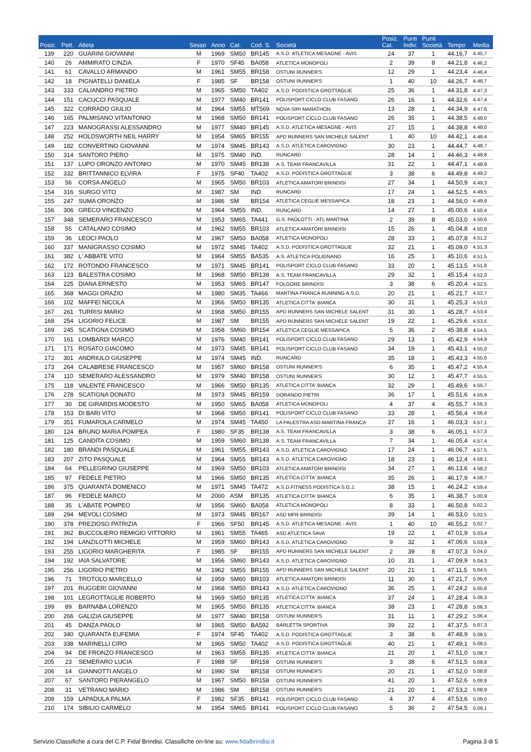| Posiz. | Pett. | Atleta | Sesso | Anno | Cat. | Cod. S. | Società | Posiz. Cat. | Punti Indiv. | Punti Società | Tempo | Media |
| --- | --- | --- | --- | --- | --- | --- | --- | --- | --- | --- | --- | --- |
| 139 | 220 | GUARINI GIOVANNI | M | 1969 | SM50 | BR145 | A.S.D. ATLETICA MESAGNE - AVIS | 24 | 37 | 1 | 44.16,7 | 4.45,7 |
| 140 | 26 | AMMIRATO CINZIA | F | 1970 | SF45 | BA058 | ATLETICA MONOPOLI | 2 | 39 | 8 | 44.21,8 | 4.46,2 |
| 141 | 61 | CAVALLO ARMANDO | M | 1961 | SM55 | BR158 | OSTUNI RUNNER'S | 12 | 29 | 1 | 44.23,4 | 4.46,4 |
| 142 | 18 | PIGNATELLI DANIELA | F | 1985 | SF | BR158 | OSTUNI RUNNER'S | 1 | 40 | 10 | 44.26,7 | 4.46,7 |
| 143 | 333 | CALIANDRO PIETRO | M | 1965 | SM50 | TA402 | A.S.D. PODISTICA GROTTAGLIE | 25 | 36 | 1 | 44.31,8 | 4.47,3 |
| 144 | 151 | CACUCCI PASQUALE | M | 1977 | SM40 | BR141 | POLISPORT CICLO CLUB FASANO | 26 | 16 | 1 | 44.32,6 | 4.47,4 |
| 145 | 322 | CORRADO GIULIO | M | 1964 | SM55 | MT569 | NOVA SIRI MARATHON | 13 | 28 | 1 | 44.34,9 | 4.47,6 |
| 146 | 165 | PALMISANO VITANTONIO | M | 1968 | SM50 | BR141 | POLISPORT CICLO CLUB FASANO | 26 | 35 | 1 | 44.38,5 | 4.48,0 |
| 147 | 223 | MANOGRASSI ALESSANDRO | M | 1977 | SM40 | BR145 | A.S.D. ATLETICA MESAGNE - AVIS | 27 | 15 | 1 | 44.38,8 | 4.48,0 |
| 148 | 252 | HOLDSWORTH NEIL HARRY | M | 1954 | SM65 | BR155 | APD RUNNERS SAN MICHELE SALENT | 1 | 40 | 10 | 44.42,1 | 4.48,4 |
| 149 | 182 | CONVERTINO GIOVANNI | M | 1974 | SM45 | BR143 | A.S.D. ATLETICA CAROVIGNO | 30 | 23 | 1 | 44.44,7 | 4.48,7 |
| 150 | 314 | SANTORO PIERO | M | 1975 | SM40 | IND. | RUNCARD | 28 | 14 | 1 | 44.46,3 | 4.48,8 |
| 151 | 137 | LUPO ORONZO ANTONIO | M | 1970 | SM45 | BR138 | A.S. TEAM FRANCAVILLA | 31 | 22 | 1 | 44.47,1 | 4.48,9 |
| 152 | 332 | BRITTANNICO ELVIRA | F | 1975 | SF40 | TA402 | A.S.D. PODISTICA GROTTAGLIE | 3 | 38 | 6 | 44.49,8 | 4.49,2 |
| 153 | 56 | CORSA ANGELO | M | 1965 | SM50 | BR103 | ATLETICA AMATORI BRINDISI | 27 | 34 | 1 | 44.50,9 | 4.49,3 |
| 154 | 316 | SURGO VITO | M | 1987 | SM | IND. | RUNCARD | 17 | 24 | 1 | 44.52,5 | 4.49,5 |
| 155 | 247 | SUMA ORONZO | M | 1986 | SM | BR154 | ATLETICA CEGLIE MESSAPICA | 18 | 23 | 1 | 44.56,0 | 4.49,9 |
| 156 | 306 | GRECO VINCENZO | M | 1964 | SM55 | IND. | RUNCARD | 14 | 27 | 1 | 45.00,6 | 4.50,4 |
| 157 | 348 | SEMERARO FRANCESCO | M | 1953 | SM65 | TA441 | G.S. PAOLOTTI - ATL MARTINA | 2 | 39 | 8 | 45.03,0 | 4.50,6 |
| 158 | 55 | CATALANO COSIMO | M | 1962 | SM55 | BR103 | ATLETICA AMATORI BRINDISI | 15 | 26 | 1 | 45.04,8 | 4.50,8 |
| 159 | 36 | LEOCI PAOLO | M | 1967 | SM50 | BA058 | ATLETICA MONOPOLI | 28 | 33 | 1 | 45.07,8 | 4.51,2 |
| 160 | 337 | MANIGRASSO COSIMO | M | 1972 | SM45 | TA402 | A.S.D. PODISTICA GROTTAGLIE | 32 | 21 | 1 | 45.09,0 | 4.51,3 |
| 161 | 382 | L' ABBATE VITO | M | 1964 | SM55 | BA535 | A.S. ATLETICA POLIGNANO | 16 | 25 | 1 | 45.10,6 | 4.51,5 |
| 162 | 172 | ROTONDO FRANCESCO | M | 1971 | SM45 | BR141 | POLISPORT CICLO CLUB FASANO | 33 | 20 | 1 | 45.13,5 | 4.51,8 |
| 163 | 123 | BALESTRA COSIMO | M | 1968 | SM50 | BR138 | A.S. TEAM FRANCAVILLA | 29 | 32 | 1 | 45.15,4 | 4.52,0 |
| 164 | 225 | DIANA ERNESTO | M | 1953 | SM65 | BR147 | FOLGORE BRINDISI | 3 | 38 | 6 | 45.20,4 | 4.52,5 |
| 165 | 368 | MAGGI ORAZIO | M | 1980 | SM35 | TA466 | MARTINA FRANCA RUNNING A.S.D. | 20 | 21 | 1 | 45.21,7 | 4.52,7 |
| 166 | 102 | MAFFEI NICOLA | M | 1966 | SM50 | BR135 | ATLETICA CITTA' BIANCA | 30 | 31 | 1 | 45.25,3 | 4.53,0 |
| 167 | 261 | TURRISI MARIO | M | 1968 | SM50 | BR155 | APD RUNNERS SAN MICHELE SALENT | 31 | 30 | 1 | 45.28,7 | 4.53,4 |
| 168 | 254 | LIGORIO FELICE | M | 1987 | SM | BR155 | APD RUNNERS SAN MICHELE SALENT | 19 | 22 | 1 | 45.29,6 | 4.53,5 |
| 169 | 245 | SCATIGNA COSIMO | M | 1958 | SM60 | BR154 | ATLETICA CEGLIE MESSAPICA | 5 | 36 | 2 | 45.38,8 | 4.54,5 |
| 170 | 161 | LOMBARDI MARCO | M | 1976 | SM40 | BR141 | POLISPORT CICLO CLUB FASANO | 29 | 13 | 1 | 45.42,9 | 4.54,9 |
| 171 | 171 | ROSATO GIACOMO | M | 1973 | SM45 | BR141 | POLISPORT CICLO CLUB FASANO | 34 | 19 | 1 | 45.43,1 | 4.55,0 |
| 172 | 301 | ANDRIULO GIUSEPPE | M | 1974 | SM45 | IND. | RUNCARD | 35 | 18 | 1 | 45.43,3 | 4.55,0 |
| 173 | 264 | CALABRESE FRANCESCO | M | 1957 | SM60 | BR158 | OSTUNI RUNNER'S | 6 | 35 | 1 | 45.47,2 | 4.55,4 |
| 174 | 110 | SEMERARO ALESSANDRO | M | 1979 | SM40 | BR158 | OSTUNI RUNNER'S | 30 | 12 | 1 | 45.47,7 | 4.55,5 |
| 175 | 118 | VALENTE FRANCESCO | M | 1966 | SM50 | BR135 | ATLETICA CITTA' BIANCA | 32 | 29 | 1 | 45.49,6 | 4.55,7 |
| 176 | 278 | SCATIGNA DONATO | M | 1973 | SM45 | BR159 | DORANDO PIETRI | 36 | 17 | 1 | 45.51,6 | 4.55,9 |
| 177 | 30 | DE GIRARDIS MODESTO | M | 1950 | SM65 | BA058 | ATLETICA MONOPOLI | 4 | 37 | 4 | 45.55,7 | 4.56,3 |
| 178 | 153 | DI BARI VITO | M | 1968 | SM50 | BR141 | POLISPORT CICLO CLUB FASANO | 33 | 28 | 1 | 45.56,4 | 4.56,4 |
| 179 | 351 | FUMAROLA CARMELO | M | 1974 | SM45 | TA450 | LA PALESTRA ASD-MARTINA FRANCA | 37 | 16 | 1 | 46.03,3 | 4.57,1 |
| 180 | 124 | BRUNO MARIA POMPEA | F | 1980 | SF35 | BR138 | A.S. TEAM FRANCAVILLA | 3 | 38 | 6 | 46.05,1 | 4.57,3 |
| 181 | 125 | CANDITA COSIMO | M | 1959 | SM60 | BR138 | A.S. TEAM FRANCAVILLA | 7 | 34 | 1 | 46.05,4 | 4.57,4 |
| 182 | 180 | BRANDI PASQUALE | M | 1961 | SM55 | BR143 | A.S.D. ATLETICA CAROVIGNO | 17 | 24 | 1 | 46.06,7 | 4.57,5 |
| 183 | 207 | ZITO PASQUALE | M | 1964 | SM55 | BR143 | A.S.D. ATLETICA CAROVIGNO | 18 | 23 | 1 | 46.12,4 | 4.58,1 |
| 184 | 64 | PELLEGRINO GIUSEPPE | M | 1969 | SM50 | BR103 | ATLETICA AMATORI BRINDISI | 34 | 27 | 1 | 46.13,6 | 4.58,2 |
| 185 | 97 | FEDELE PIETRO | M | 1966 | SM50 | BR135 | ATLETICA CITTA' BIANCA | 35 | 26 | 1 | 46.17,9 | 4.58,7 |
| 186 | 375 | QUARANTA DOMENICO | M | 1971 | SM45 | TA472 | A.S.D.FITNESS PODISTICA S.G.J. | 38 | 15 | 1 | 46.24,2 | 4.59,4 |
| 187 | 96 | FEDELE MARCO | M | 2000 | ASM | BR135 | ATLETICA CITTA' BIANCA | 6 | 35 | 1 | 46.38,7 | 5.00,9 |
| 188 | 35 | L'ABATE POMPEO | M | 1956 | SM60 | BA058 | ATLETICA MONOPOLI | 8 | 33 | 1 | 46.50,8 | 5.02,2 |
| 189 | 294 | MEVOLI COSIMO | M | 1973 | SM45 | BR167 | ASD MFR BRINDISI | 39 | 14 | 1 | 46.53,0 | 5.02,5 |
| 190 | 378 | PREZIOSO PATRIZIA | F | 1966 | SF50 | BR145 | A.S.D. ATLETICA MESAGNE - AVIS | 1 | 40 | 10 | 46.55,2 | 5.02,7 |
| 191 | 362 | BUCCOLIERO REMIGIO VITTORIO | M | 1961 | SM55 | TA465 | ASD ATLETICA SAVA | 19 | 22 | 1 | 47.01,9 | 5.03,4 |
| 192 | 194 | LANZILOTTI MICHELE | M | 1959 | SM60 | BR143 | A.S.D. ATLETICA CAROVIGNO | 9 | 32 | 1 | 47.06,6 | 5.03,9 |
| 193 | 255 | LIGORIO MARGHERITA | F | 1985 | SF | BR155 | APD RUNNERS SAN MICHELE SALENT | 2 | 39 | 8 | 47.07,3 | 5.04,0 |
| 194 | 192 | IAIA SALVATORE | M | 1956 | SM60 | BR143 | A.S.D. ATLETICA CAROVIGNO | 10 | 31 | 1 | 47.09,9 | 5.04,3 |
| 195 | 256 | LIGORIO PIETRO | M | 1962 | SM55 | BR155 | APD RUNNERS SAN MICHELE SALENT | 20 | 21 | 1 | 47.11,5 | 5.04,5 |
| 196 | 71 | TROTOLO MARCELLO | M | 1959 | SM60 | BR103 | ATLETICA AMATORI BRINDISI | 11 | 30 | 1 | 47.21,7 | 5.05,6 |
| 197 | 201 | RUGGERI GIOVANNI | M | 1968 | SM50 | BR143 | A.S.D. ATLETICA CAROVIGNO | 36 | 25 | 1 | 47.24,2 | 5.05,8 |
| 198 | 101 | LEGROTTAGLIE ROBERTO | M | 1969 | SM50 | BR135 | ATLETICA CITTA' BIANCA | 37 | 24 | 1 | 47.28,4 | 5.06,3 |
| 199 | 89 | BARNABA LORENZO | M | 1965 | SM50 | BR135 | ATLETICA CITTA' BIANCA | 38 | 23 | 1 | 47.28,8 | 5.06,3 |
| 200 | 266 | GALIZIA GIUSEPPE | M | 1977 | SM40 | BR158 | OSTUNI RUNNER'S | 31 | 11 | 1 | 47.29,2 | 5.06,4 |
| 201 | 45 | DANZA PAOLO | M | 1965 | SM50 | BA592 | BARLETTA SPORTIVA | 39 | 22 | 1 | 47.37,5 | 5.07,3 |
| 202 | 340 | QUARANTA EUFEMIA | F | 1974 | SF45 | TA402 | A.S.D. PODISTICA GROTTAGLIE | 3 | 38 | 6 | 47.48,9 | 5.08,5 |
| 203 | 338 | MARINELLI CIRO | M | 1965 | SM50 | TA402 | A.S.D. PODISTICA GROTTAGLIE | 40 | 21 | 1 | 47.49,1 | 5.08,5 |
| 204 | 94 | DE FRONZO FRANCESCO | M | 1963 | SM55 | BR135 | ATLETICA CITTA' BIANCA | 21 | 20 | 1 | 47.51,0 | 5.08,7 |
| 205 | 23 | SEMERARO LUCIA | F | 1988 | SF | BR158 | OSTUNI RUNNER'S | 3 | 38 | 6 | 47.51,5 | 5.08,8 |
| 206 | 14 | GIANNOTTI ANGELO | M | 1990 | SM | BR158 | OSTUNI RUNNER'S | 20 | 21 | 1 | 47.52,0 | 5.08,8 |
| 207 | 67 | SANTORO PIERANGELO | M | 1967 | SM50 | BR158 | OSTUNI RUNNER'S | 41 | 20 | 1 | 47.52,6 | 5.08,9 |
| 208 | 31 | VETRANO MARIO | M | 1986 | SM | BR158 | OSTUNI RUNNER'S | 21 | 20 | 1 | 47.53,2 | 5.08,9 |
| 209 | 159 | LAPADULA PALMA | F | 1982 | SF35 | BR141 | POLISPORT CICLO CLUB FASANO | 4 | 37 | 4 | 47.53,6 | 5.09,0 |
| 210 | 174 | SIBILIO CARMELO | M | 1954 | SM65 | BR141 | POLISPORT CICLO CLUB FASANO | 5 | 36 | 2 | 47.54,5 | 5.09,1 |
Servizio Classifiche a cura del C.P. Fidal Brindisi. Classifiche on-line su: www.fidalbrindisi.it Pagina 3 di 5